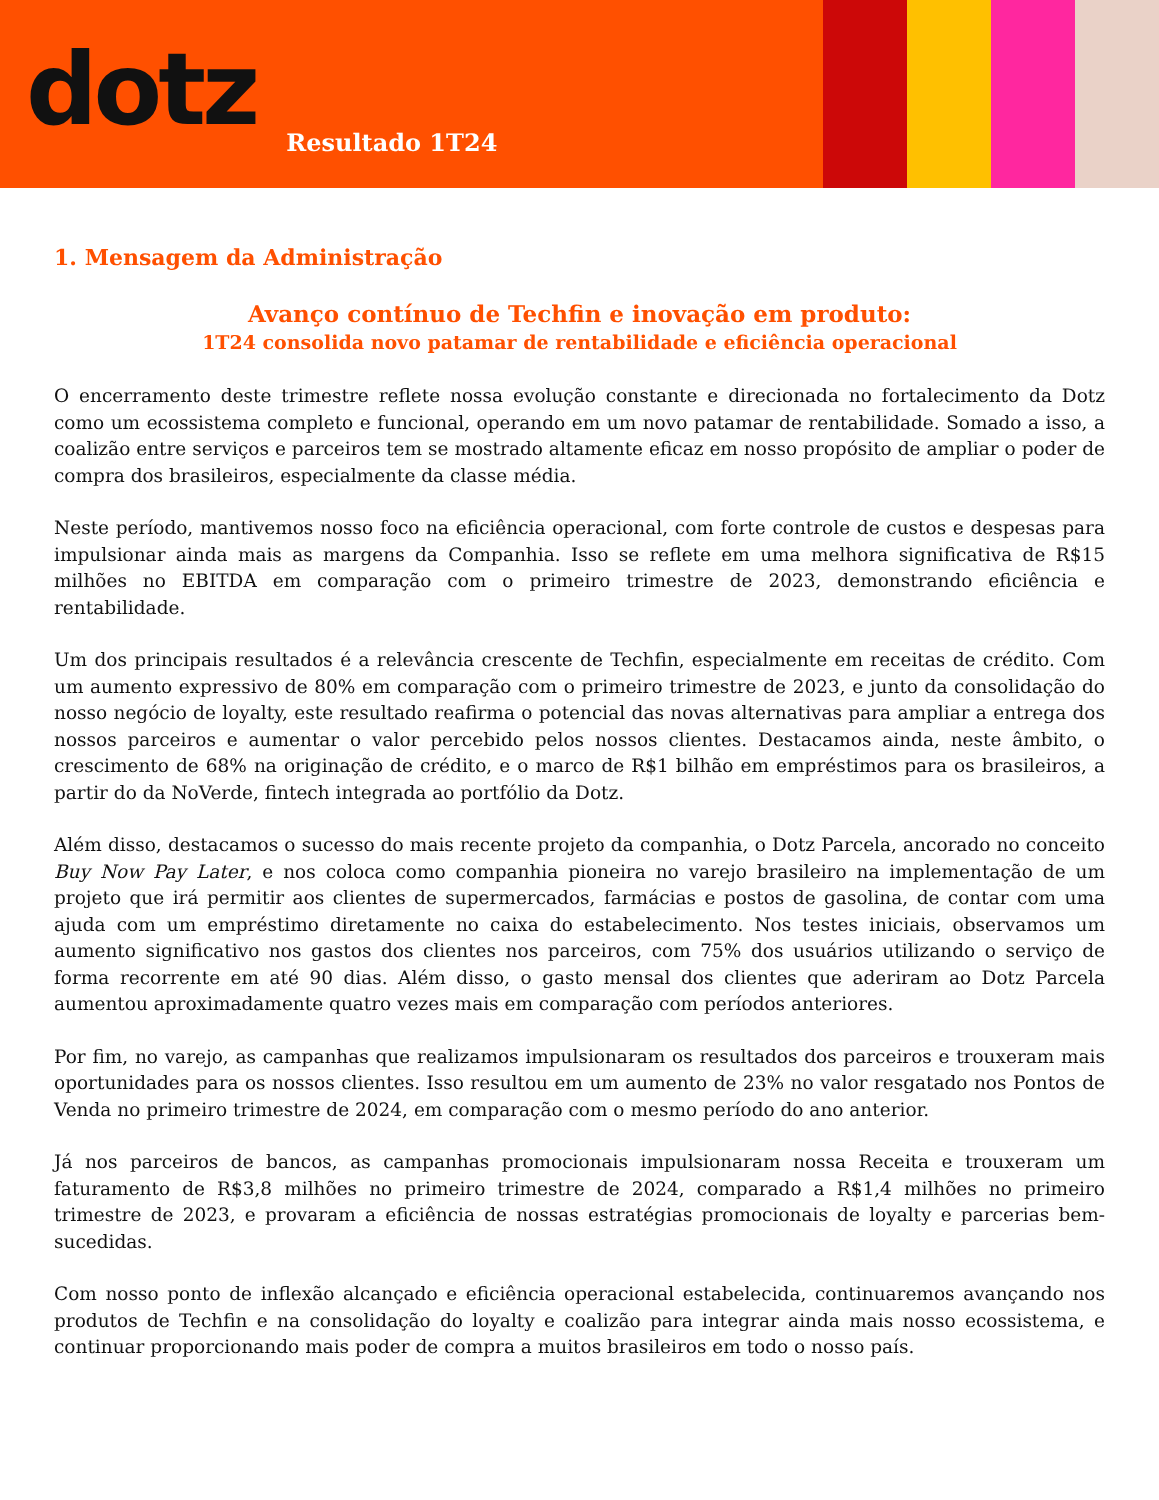dotz
Resultado 1T24
1. Mensagem da Administração
Avanço contínuo de Techfin e inovação em produto:
1T24 consolida novo patamar de rentabilidade e eficiência operacional
O encerramento deste trimestre reflete nossa evolução constante e direcionada no fortalecimento da Dotz como um ecossistema completo e funcional, operando em um novo patamar de rentabilidade. Somado a isso, a coalizão entre serviços e parceiros tem se mostrado altamente eficaz em nosso propósito de ampliar o poder de compra dos brasileiros, especialmente da classe média.
Neste período, mantivemos nosso foco na eficiência operacional, com forte controle de custos e despesas para impulsionar ainda mais as margens da Companhia. Isso se reflete em uma melhora significativa de R$15 milhões no EBITDA em comparação com o primeiro trimestre de 2023, demonstrando eficiência e rentabilidade.
Um dos principais resultados é a relevância crescente de Techfin, especialmente em receitas de crédito. Com um aumento expressivo de 80% em comparação com o primeiro trimestre de 2023, e junto da consolidação do nosso negócio de loyalty, este resultado reafirma o potencial das novas alternativas para ampliar a entrega dos nossos parceiros e aumentar o valor percebido pelos nossos clientes. Destacamos ainda, neste âmbito, o crescimento de 68% na originação de crédito, e o marco de R$1 bilhão em empréstimos para os brasileiros, a partir do da NoVerde, fintech integrada ao portfólio da Dotz.
Além disso, destacamos o sucesso do mais recente projeto da companhia, o Dotz Parcela, ancorado no conceito Buy Now Pay Later, e nos coloca como companhia pioneira no varejo brasileiro na implementação de um projeto que irá permitir aos clientes de supermercados, farmácias e postos de gasolina, de contar com uma ajuda com um empréstimo diretamente no caixa do estabelecimento. Nos testes iniciais, observamos um aumento significativo nos gastos dos clientes nos parceiros, com 75% dos usuários utilizando o serviço de forma recorrente em até 90 dias. Além disso, o gasto mensal dos clientes que aderiram ao Dotz Parcela aumentou aproximadamente quatro vezes mais em comparação com períodos anteriores.
Por fim, no varejo, as campanhas que realizamos impulsionaram os resultados dos parceiros e trouxeram mais oportunidades para os nossos clientes. Isso resultou em um aumento de 23% no valor resgatado nos Pontos de Venda no primeiro trimestre de 2024, em comparação com o mesmo período do ano anterior.
Já nos parceiros de bancos, as campanhas promocionais impulsionaram nossa Receita e trouxeram um faturamento de R$3,8 milhões no primeiro trimestre de 2024, comparado a R$1,4 milhões no primeiro trimestre de 2023, e provaram a eficiência de nossas estratégias promocionais de loyalty e parcerias bem-sucedidas.
Com nosso ponto de inflexão alcançado e eficiência operacional estabelecida, continuaremos avançando nos produtos de Techfin e na consolidação do loyalty e coalizão para integrar ainda mais nosso ecossistema, e continuar proporcionando mais poder de compra a muitos brasileiros em todo o nosso país.